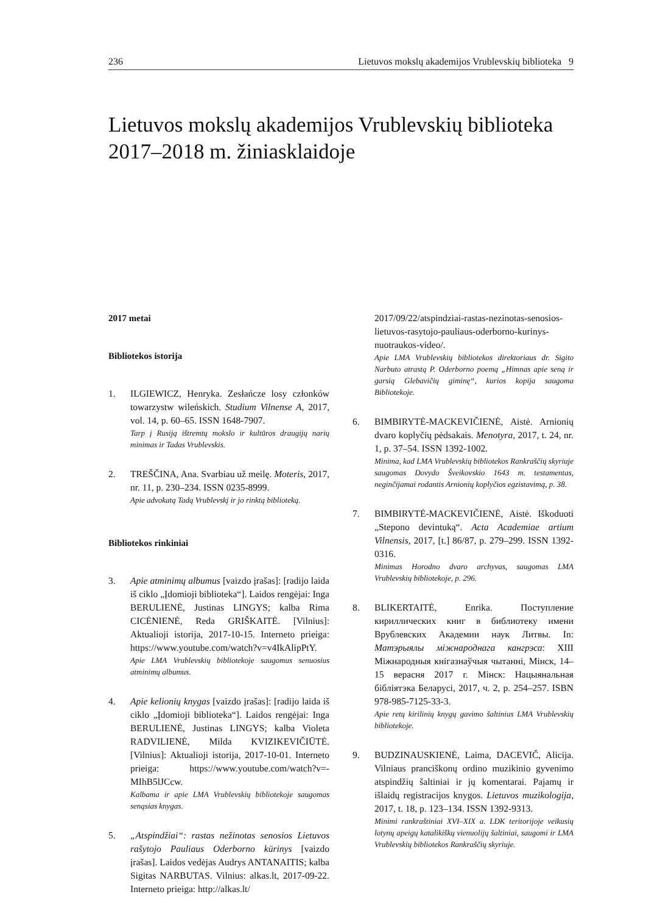236 Lietuvos mokslų akademijos Vrublevskių biblioteka 9
Lietuvos mokslų akademijos Vrublevskių biblioteka 2017–2018 m. žiniasklaidoje
2017 metai
Bibliotekos istorija
1. ILGIEWICZ, Henryka. Zesłańcze losy członków towarzystw wileńskich. Studium Vilnense A, 2017, vol. 14, p. 60–65. ISSN 1648-7907.
Tarp į Rusiją ištremtų mokslo ir kultūros draugijų narių minimas ir Tadas Vrublevskis.
2. TREŠČINA, Ana. Svarbiau už meilę. Moteris, 2017, nr. 11, p. 230–234. ISSN 0235-8999.
Apie advokatą Tadą Vrublevskį ir jo rinktą biblioteką.
Bibliotekos rinkiniai
3. Apie atminimų albumus [vaizdo įrašas]: [radijo laida iš ciklo „Įdomioji biblioteka“]. Laidos rengėjai: Inga BERULIENĖ, Justinas LINGYS; kalba Rima CICĖNIENĖ, Reda GRIŠKAITĖ. [Vilnius]: Aktualioji istorija, 2017-10-15. Interneto prieiga: https://www.youtube.com/watch?v=v4IkAlipPtY.
Apie LMA Vrublevskių bibliotekoje saugomus senuosius atminimų albumus.
4. Apie kelionių knygas [vaizdo įrašas]: [radijo laida iš ciklo „Įdomioji biblioteka“]. Laidos rengėjai: Inga BERULIENĖ, Justinas LINGYS; kalba Violeta RADVILIENĖ, Milda KVIZIKEVIČIŪTĖ. [Vilnius]: Aktualioji istorija, 2017-10-01. Interneto prieiga: https://www.youtube.com/watch?v=-MIhB5lJCcw.
Kalbama ir apie LMA Vrublevskių bibliotekoje saugomas senąsias knygas.
5. „Atspindžiai“: rastas nežinotas senosios Lietuvos rašytojo Pauliaus Oderborno kūrinys [vaizdo įrašas]. Laidos vedėjas Audrys ANTANAITIS; kalba Sigitas NARBUTAS. Vilnius: alkas.lt, 2017-09-22. Interneto prieiga: http://alkas.lt/
2017/09/22/atspindziai-rastas-nezinotas-senosios-lietuvos-rasytojo-pauliaus-oderborno-kurinys-nuotraukos-video/.
Apie LMA Vrublevskių bibliotekos direktoriaus dr. Sigito Narbuto atrastą P. Oderborno poemą „Himnas apie seną ir garsią Glebavičių giminę“, kurios kopija saugoma Bibliotekoje.
6. BIMBIRYTĖ-MACKEVIČIENĖ, Aistė. Arnionių dvaro koplyčių pėdsakais. Menotyra, 2017, t. 24, nr. 1, p. 37–54. ISSN 1392-1002.
Minima, kad LMA Vrublevskių bibliotekos Rankraščių skyriuje saugomas Dovydo Šveikovskio 1643 m. testamentas, neginčijamai rodantis Arnionių koplyčios egzistavimą, p. 38.
7. BIMBIRYTĖ-MACKEVIČIENĖ, Aistė. Iškoduoti „Stepono devintuką“. Acta Academiae artium Vilnensis, 2017, [t.] 86/87, p. 279–299. ISSN 1392-0316.
Minimas Horodno dvaro archyvas, saugomas LMA Vrublevskių bibliotekoje, p. 296.
8. BLIKERTAITĖ, Enrika. Поступление кириллических книг в библиотеку имени Врублевских Академии наук Литвы. In: Матэрыялы міжнароднага кангрэса: XIII Міжнародныя кнігазнаўчыя чытанні, Мінск, 14–15 верасня 2017 г. Мінск: Нацыянальная бібліятэка Беларусі, 2017, ч. 2, p. 254–257. ISBN 978-985-7125-33-3.
Apie retų kirilinių knygų gavimo šaltinius LMA Vrublevskių bibliotekoje.
9. BUDZINAUSKIENĖ, Laima, DACEVIČ, Alicija. Vilniaus pranciškonų ordino muzikinio gyvenimo atspindžių šaltiniai ir jų komentarai. Pajamų ir išlaidų registracijos knygos. Lietuvos muzikologija, 2017, t. 18, p. 123–134. ISSN 1392-9313.
Minimi rankraštiniai XVI–XIX a. LDK teritorijoje veikusių lotynų apeigų katalikiškų vienuolijų šaltiniai, saugomi ir LMA Vrublevskių bibliotekos Rankraščių skyriuje.